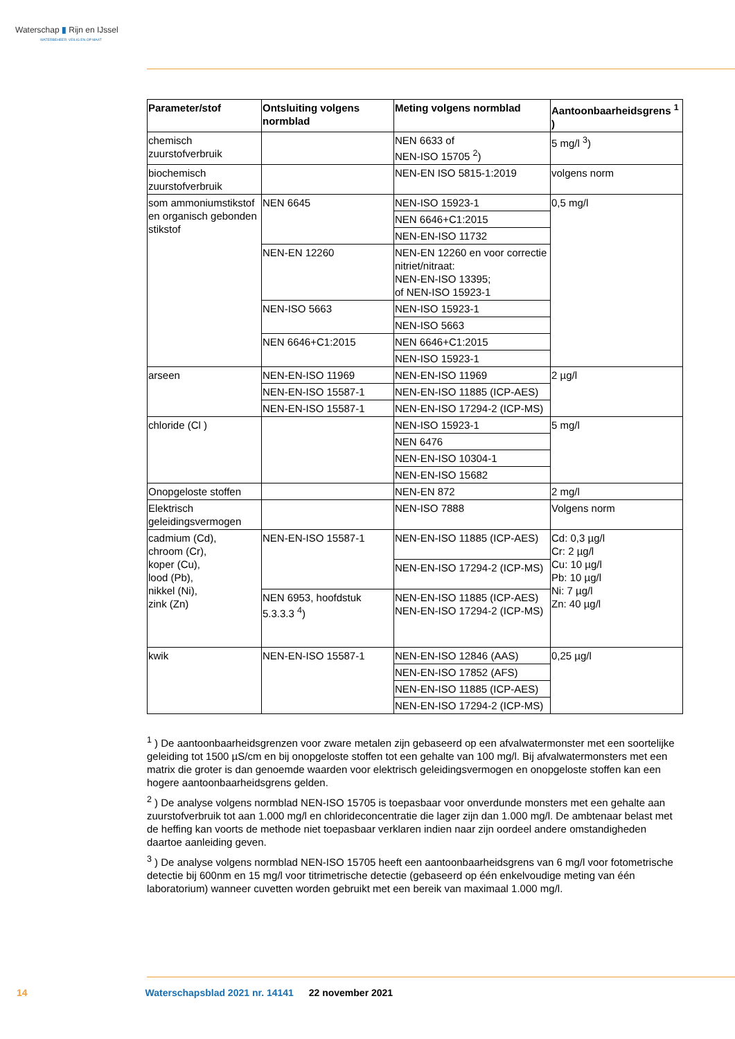Waterschap ▮ Rijn en IJssel
WATERBEHEER: VEILIG EN OP MAAT
| Parameter/stof | Ontsluiting volgens normblad | Meting volgens normblad | Aantoonbaarheidsgrens <sup>1</sup> ) |
| --- | --- | --- | --- |
| chemisch zuurstofverbruik | | NEN 6633 of NEN-ISO 15705 <sup>2</sup>) | 5 mg/l <sup>3</sup>) |
| biochemisch zuurstofverbruik | | NEN-EN ISO 5815-1:2019 | volgens norm |
| som ammoniumstikstof en organisch gebonden stikstof | NEN 6645 | NEN-ISO 15923-1 | 0,5 mg/l |
| | | NEN 6646+C1:2015 | |
| | | NEN-EN-ISO 11732 | |
| | NEN-EN 12260 | NEN-EN 12260 en voor correctie nitriet/nitraat: NEN-EN-ISO 13395; of NEN-ISO 15923-1 | |
| | NEN-ISO 5663 | NEN-ISO 15923-1 | |
| | | NEN-ISO 5663 | |
| | NEN 6646+C1:2015 | NEN 6646+C1:2015 | |
| | | NEN-ISO 15923-1 | |
| arseen | NEN-EN-ISO 11969 | NEN-EN-ISO 11969 | 2 µg/l |
| | NEN-EN-ISO 15587-1 | NEN-EN-ISO 11885 (ICP-AES) | |
| | NEN-EN-ISO 15587-1 | NEN-EN-ISO 17294-2 (ICP-MS) | |
| chloride (Cl ) | | NEN-ISO 15923-1 | 5 mg/l |
| | | NEN 6476 | |
| | | NEN-EN-ISO 10304-1 | |
| | | NEN-EN-ISO 15682 | |
| Onopgeloste stoffen | | NEN-EN 872 | 2 mg/l |
| Elektrisch geleidingsvermogen | | NEN-ISO 7888 | Volgens norm |
| cadmium (Cd), chroom (Cr), koper (Cu), lood (Pb), nikkel (Ni), zink (Zn) | NEN-EN-ISO 15587-1 | NEN-EN-ISO 11885 (ICP-AES) | Cd: 0,3 µg/l Cr: 2 µg/l Cu: 10 µg/l Pb: 10 µg/l Ni: 7 µg/l Zn: 40 µg/l |
| | | NEN-EN-ISO 17294-2 (ICP-MS) | |
| | NEN 6953, hoofdstuk 5.3.3.3 <sup>4</sup>) | NEN-EN-ISO 11885 (ICP-AES) NEN-EN-ISO 17294-2 (ICP-MS) | |
| kwik | NEN-EN-ISO 15587-1 | NEN-EN-ISO 12846 (AAS) | 0,25 µg/l |
| | | NEN-EN-ISO 17852 (AFS) | |
| | | NEN-EN-ISO 11885 (ICP-AES) | |
| | | NEN-EN-ISO 17294-2 (ICP-MS) | |
<sup>1</sup> ) De aantoonbaarheidsgrenzen voor zware metalen zijn gebaseerd op een afvalwatermonster met een soortelijke geleiding tot 1500 µS/cm en bij onopgeloste stoffen tot een gehalte van 100 mg/l. Bij afvalwatermonsters met een matrix die groter is dan genoemde waarden voor elektrisch geleidingsvermogen en onopgeloste stoffen kan een hogere aantoonbaarheidsgrens gelden.
<sup>2</sup> ) De analyse volgens normblad NEN-ISO 15705 is toepasbaar voor onverdunde monsters met een gehalte aan zuurstofverbruik tot aan 1.000 mg/l en chlorideconcentratie die lager zijn dan 1.000 mg/l. De ambtenaar belast met de heffing kan voorts de methode niet toepasbaar verklaren indien naar zijn oordeel andere omstandigheden daartoe aanleiding geven.
<sup>3</sup> ) De analyse volgens normblad NEN-ISO 15705 heeft een aantoonbaarheidsgrens van 6 mg/l voor fotometrische detectie bij 600nm en 15 mg/l voor titrimetrische detectie (gebaseerd op één enkelvoudige meting van één laboratorium) wanneer cuvetten worden gebruikt met een bereik van maximaal 1.000 mg/l.
14 Waterschapsblad 2021 nr. 14141 22 november 2021